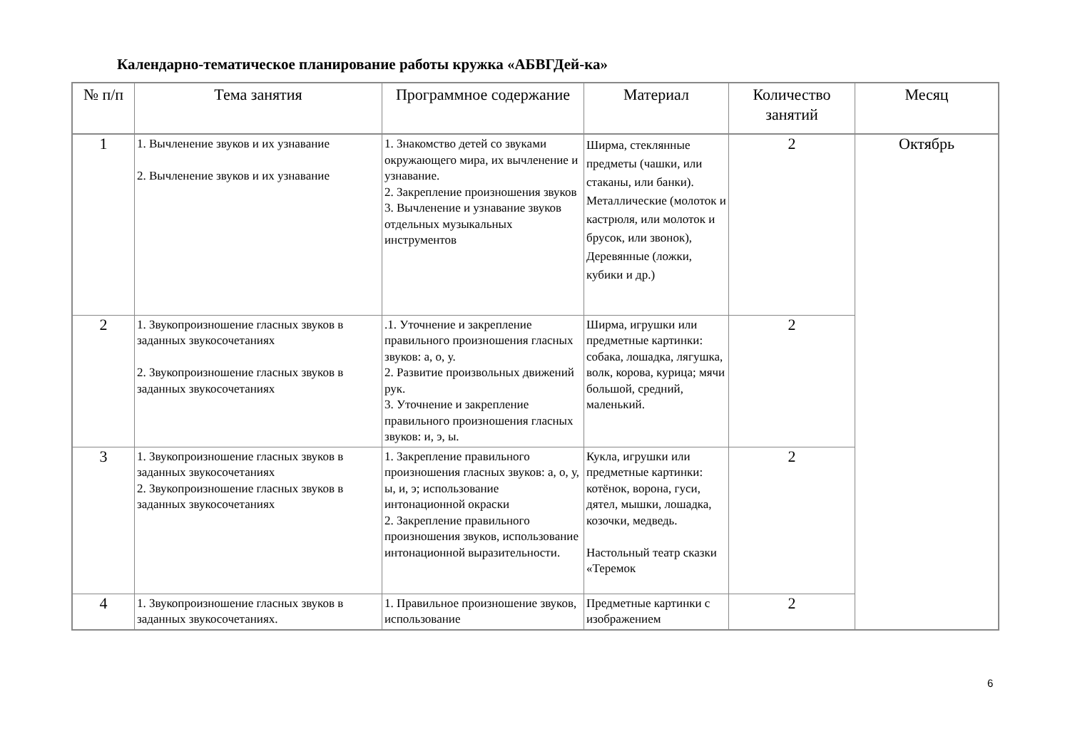Календарно-тематическое планирование работы кружка «АБВГДей-ка»
| № п/п | Тема занятия | Программное содержание | Материал | Количество занятий | Месяц |
| --- | --- | --- | --- | --- | --- |
| 1 | 1. Вычленение звуков и их узнавание 2. Вычленение звуков и их узнавание | 1. Знакомство детей со звуками окружающего мира, их вычленение и узнавание. 2. Закрепление произношения звуков 3. Вычленение и узнавание звуков отдельных музыкальных инструментов | Ширма, стеклянные предметы (чашки, или стаканы, или банки). Металлические (молоток и кастрюля, или молоток и брусок, или звонок), Деревянные (ложки, кубики и др.) | 2 | Октябрь |
| 2 | 1. Звукопроизношение гласных звуков в заданных звукосочетаниях 2. Звукопроизношение гласных звуков в заданных звукосочетаниях | .1. Уточнение и закрепление правильного произношения гласных звуков: а, о, у. 2. Развитие произвольных движений рук. 3. Уточнение и закрепление правильного произношения гласных звуков: и, э, ы. | Ширма, игрушки или предметные картинки: собака, лошадка, лягушка, волк, корова, курица; мячи большой, средний, маленький. | 2 | |
| 3 | 1. Звукопроизношение гласных звуков в заданных звукосочетаниях 2. Звукопроизношение гласных звуков в заданных звукосочетаниях | 1. Закрепление правильного произношения гласных звуков: а, о, у, ы, и, э; использование интонационной окраски 2. Закрепление правильного произношения звуков, использование интонационной выразительности. | Кукла, игрушки или предметные картинки: котёнок, ворона, гуси, дятел, мышки, лошадка, козочки, медведь. Настольный театр сказки «Теремок | 2 | |
| 4 | 1. Звукопроизношение гласных звуков в заданных звукосочетаниях. | 1. Правильное произношение звуков, использование | Предметные картинки с изображением | 2 | |
6